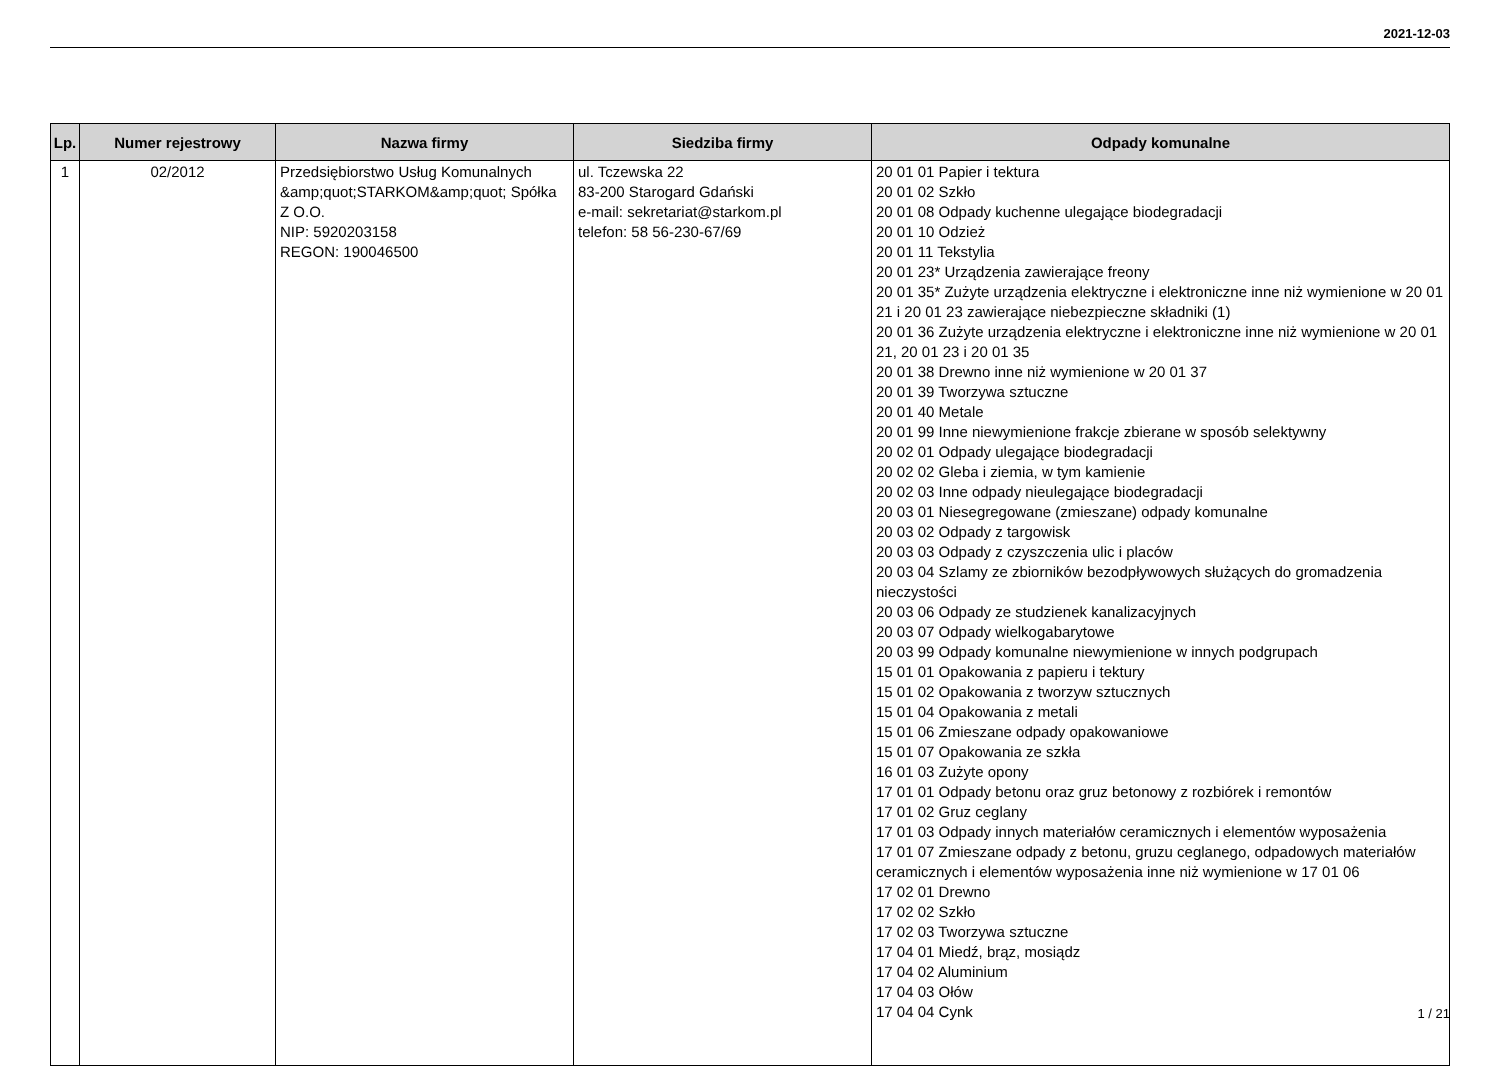2021-12-03
| Lp. | Numer rejestrowy | Nazwa firmy | Siedziba firmy | Odpady komunalne |
| --- | --- | --- | --- | --- |
| 1 | 02/2012 | Przedsiębiorstwo Usług Komunalnych &amp;quot;STARKOM&amp;quot; Spółka Z O.O. NIP: 5920203158 REGON: 190046500 | ul. Tczewska 22 83-200 Starogard Gdański e-mail: sekretariat@starkom.pl telefon: 58 56-230-67/69 | 20 01 01 Papier i tektura 20 01 02 Szkło 20 01 08 Odpady kuchenne ulegające biodegradacji 20 01 10 Odzież 20 01 11 Tekstylia 20 01 23* Urządzenia zawierające freony 20 01 35* Zużyte urządzenia elektryczne i elektroniczne inne niż wymienione w 20 01 21 i 20 01 23 zawierające niebezpieczne składniki (1) 20 01 36 Zużyte urządzenia elektryczne i elektroniczne inne niż wymienione w 20 01 21, 20 01 23 i 20 01 35 20 01 38 Drewno inne niż wymienione w 20 01 37 20 01 39 Tworzywa sztuczne 20 01 40 Metale 20 01 99 Inne niewymienione frakcje zbierane w sposób selektywny 20 02 01 Odpady ulegające biodegradacji 20 02 02 Gleba i ziemia, w tym kamienie 20 02 03 Inne odpady nieulegające biodegradacji 20 03 01 Niesegregowane (zmieszane) odpady komunalne 20 03 02 Odpady z targowisk 20 03 03 Odpady z czyszczenia ulic i placów 20 03 04 Szlamy ze zbiorników bezodpływowych służących do gromadzenia nieczystości 20 03 06 Odpady ze studzienek kanalizacyjnych 20 03 07 Odpady wielkogabarytowe 20 03 99 Odpady komunalne niewymienione w innych podgrupach 15 01 01 Opakowania z papieru i tektury 15 01 02 Opakowania z tworzyw sztucznych 15 01 04 Opakowania z metali 15 01 06 Zmieszane odpady opakowaniowe 15 01 07 Opakowania ze szkła 16 01 03 Zużyte opony 17 01 01 Odpady betonu oraz gruz betonowy z rozbiórek i remontów 17 01 02 Gruz ceglany 17 01 03 Odpady innych materiałów ceramicznych i elementów wyposażenia 17 01 07 Zmieszane odpady z betonu, gruzu ceglanego, odpadowych materiałów ceramicznych i elementów wyposażenia inne niż wymienione w 17 01 06 17 02 01 Drewno 17 02 02 Szkło 17 02 03 Tworzywa sztuczne 17 04 01 Miedź, brąz, mosiądz 17 04 02 Aluminium 17 04 03 Ołów 17 04 04 Cynk |
1 / 21